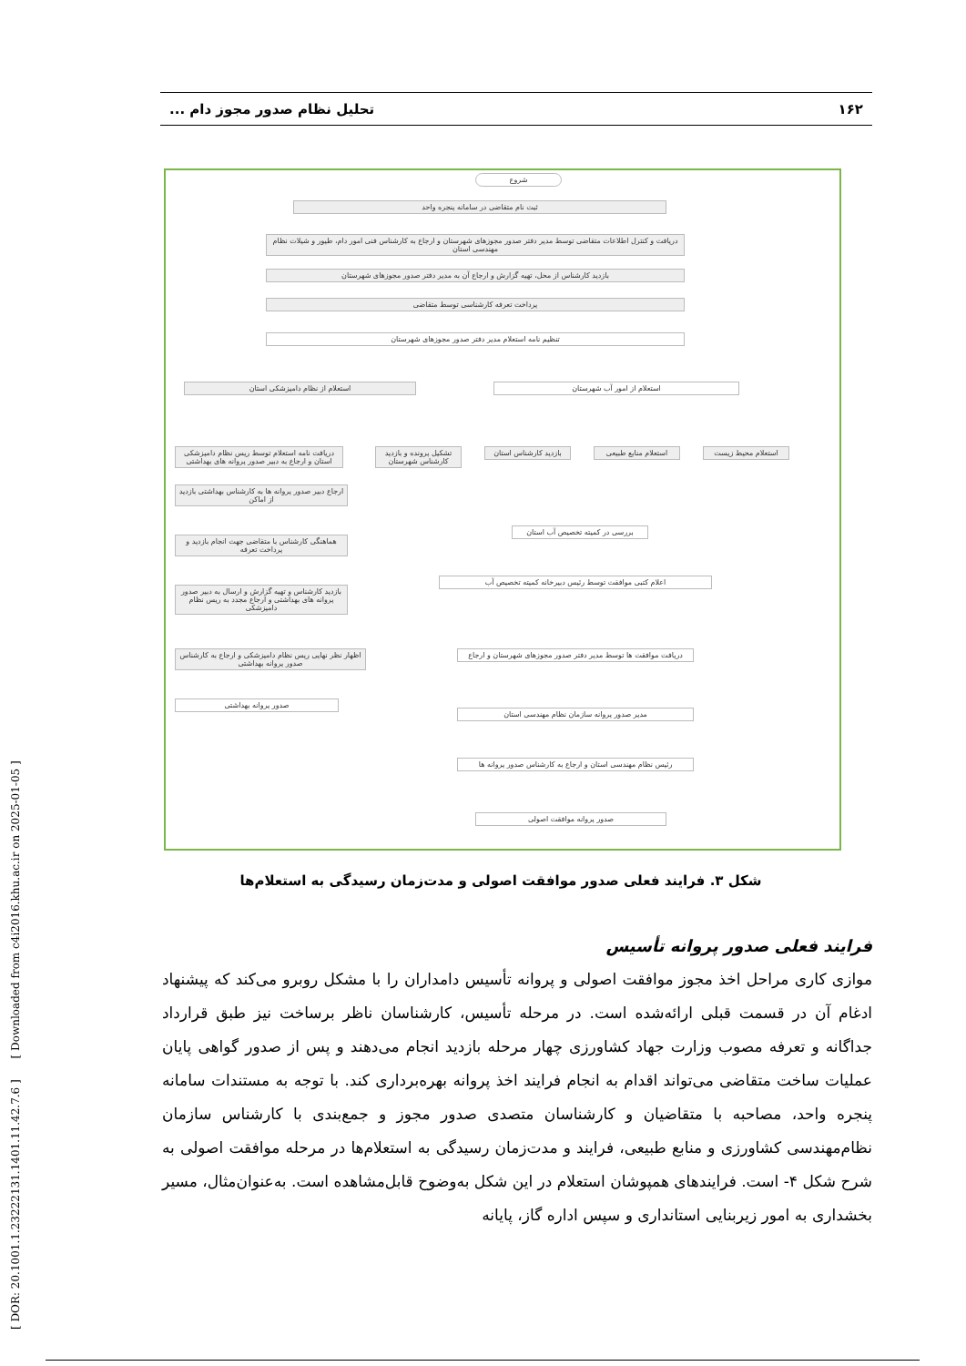۱۶۲ تحلیل نظام صدور مجوز دام ...
شروع
ثبت نام متقاضی در سامانه پنجره واحد
دریافت و کنترل اطلاعات متقاضی توسط مدیر دفتر صدور مجوزهای شهرستان و ارجاع به کارشناس فنی امور دام، طیور و شیلات نظام مهندسی استان
بازدید کارشناس از محل، تهیه گزارش و ارجاع آن به مدیر دفتر صدور مجوزهای شهرستان
پرداخت تعرفه کارشناسی توسط متقاضی
تنظیم نامه استعلام مدیر دفتر صدور مجوزهای شهرستان
استعلام از نظام دامپزشکی استان استعلام از امور آب شهرستان
دریافت نامه استعلام توسط ریس نظام دامپزشکی استان و ارجاع به دبیر صدور پروانه های بهداشتی
تشکیل پرونده و بازدید کارشناس شهرستان
بازدید کارشناس استان
استعلام منابع طبیعی استعلام محیط زیست
ارجاع دبیر صدور پروانه ها به کارشناس بهداشتی بازدید از اماکن
هماهنگی کارشناس با متقاضی جهت انجام بازدید و پرداخت تعرفه
بازدید کارشناس و تهیه گزارش و ارسال به دبیر صدور پروانه های بهداشتی و ارجاع مجدد به ریس نظام دامپزشکی
اظهار نظر نهایی ریس نظام دامپزشکی و ارجاع به کارشناس صدور پروانه بهداشتی
صدور پروانه بهداشتی
بررسی در کمیته تخصیص آب استان
اعلام کتبی موافقت توسط رئیس دبیرخانه کمیته تخصیص آب
دریافت موافقت ها توسط مدیر دفتر صدور مجوزهای شهرستان و ارجاع
مدیر صدور پروانه سازمان نظام مهندسی استان
رئیس نظام مهندسی استان و ارجاع به کارشناس صدور پروانه ها
صدور پروانه موافقت اصولی
شکل ۳. فرایند فعلی صدور موافقت اصولی و مدت‌زمان رسیدگی به استعلام‌ها
[ DOR: 20.1001.1.23222131.1401.11.42.7.6 ] [ Downloaded from c4i2016.khu.ac.ir on 2025-01-05 ]
فرایند فعلی صدور پروانه تأسیس
موازی کاری مراحل اخذ مجوز موافقت اصولی و پروانه تأسیس دامداران را با مشکل روبرو می‌کند که پیشنهاد ادغام آن در قسمت قبلی ارائه‌شده است. در مرحله تأسیس، کارشناسان ناظر برساخت نیز طبق قرارداد جداگانه و تعرفه مصوب وزارت جهاد کشاورزی چهار مرحله بازدید انجام می‌دهند و پس از صدور گواهی پایان عملیات ساخت متقاضی می‌تواند اقدام به انجام فرایند اخذ پروانه بهره‌برداری کند. با توجه به مستندات سامانه پنجره واحد، مصاحبه با متقاضیان و کارشناسان متصدی صدور مجوز و جمع‌بندی با کارشناس سازمان نظام‌مهندسی کشاورزی و منابع طبیعی، فرایند و مدت‌زمان رسیدگی به استعلام‌ها در مرحله موافقت اصولی به شرح شکل ۴- است. فرایندهای همپوشان استعلام در این شکل به‌وضوح قابل‌مشاهده است. به‌عنوان‌مثال، مسیر بخشداری به امور زیربنایی استانداری و سپس اداره گاز، پایانه